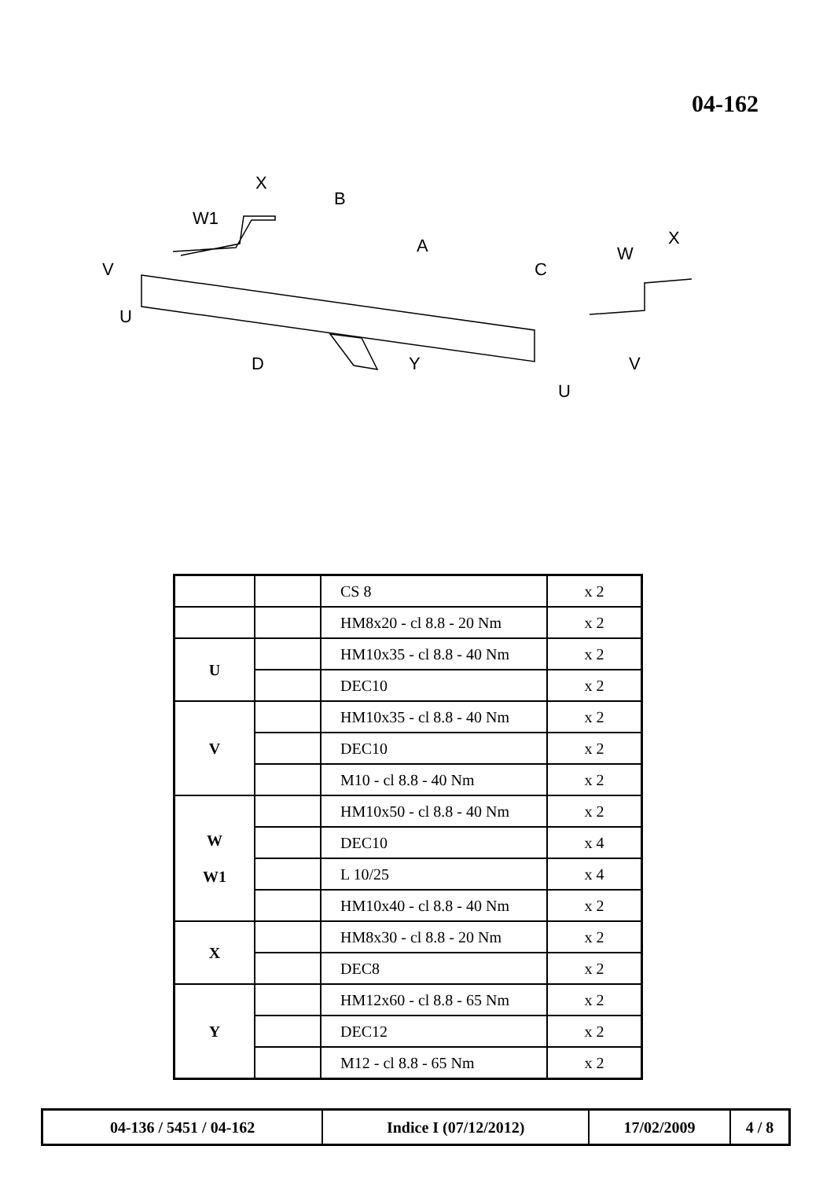04-162
X
W1
V
U
B
A
C
D
Y
W
X
V
U
| | | CS 8 | x 2 |
| | | HM8x20 - cl 8.8 - 20 Nm | x 2 |
| U | | HM10x35 - cl 8.8 - 40 Nm | x 2 |
| | | DEC10 | x 2 |
| V | | HM10x35 - cl 8.8 - 40 Nm | x 2 |
| | | DEC10 | x 2 |
| | | M10 - cl 8.8 - 40 Nm | x 2 |
| W W1 | | HM10x50 - cl 8.8 - 40 Nm | x 2 |
| | | DEC10 | x 4 |
| | | L 10/25 | x 4 |
| | | HM10x40 - cl 8.8 - 40 Nm | x 2 |
| X | | HM8x30 - cl 8.8 - 20 Nm | x 2 |
| | | DEC8 | x 2 |
| Y | | HM12x60 - cl 8.8 - 65 Nm | x 2 |
| | | DEC12 | x 2 |
| | | M12 - cl 8.8 - 65 Nm | x 2 |
| 04-136 / 5451 / 04-162 | Indice I (07/12/2012) | 17/02/2009 | 4 / 8 |